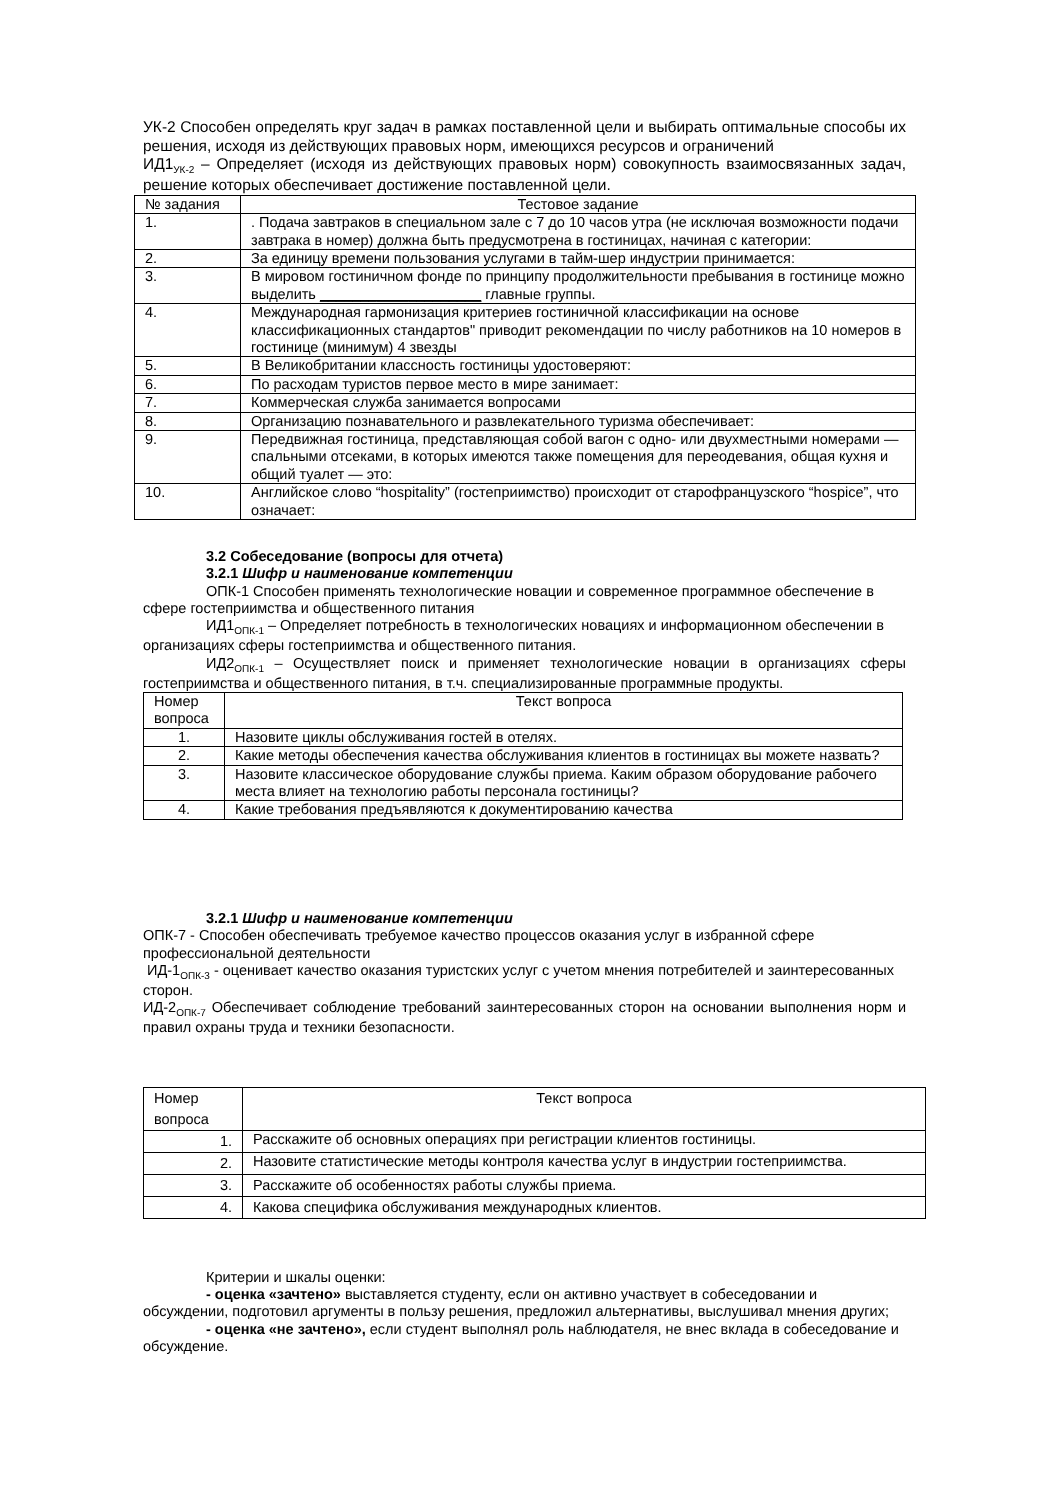УК-2 Способен определять круг задач в рамках поставленной цели и выбирать оптимальные способы их решения, исходя из действующих правовых норм, имеющихся ресурсов и ограничений
ИД1<sub>УК-2</sub> – Определяет (исходя из действующих правовых норм) совокупность взаимосвязанных задач, решение которых обеспечивает достижение поставленной цели.
| № задания | Тестовое задание |
| --- | --- |
| 1. | . Подача завтраков в специальном зале с 7 до 10 часов утра (не исключая возможности подачи завтрака в номер) должна быть предусмотрена в гостиницах, начиная с категории: |
| 2. | За единицу времени пользования услугами в тайм-шер индустрии принимается: |
| 3. | В мировом гостиничном фонде по принципу продолжительности пребывания в гостинице можно выделить ____________________ главные группы. |
| 4. | Международная гармонизация критериев гостиничной классификации на основе классификационных стандартов" приводит рекомендации по числу работников на 10 номеров в гостинице (минимум) 4 звезды |
| 5. | В Великобритании классность гостиницы удостоверяют: |
| 6. | По расходам туристов первое место в мире занимает: |
| 7. | Коммерческая служба занимается вопросами |
| 8. | Организацию познавательного и развлекательного туризма обеспечивает: |
| 9. | Передвижная гостиница, представляющая собой вагон с одно- или двухместными номерами — спальными отсеками, в которых имеются также помещения для переодевания, общая кухня и общий туалет — это: |
| 10. | Английское слово “hospitality” (гостеприимство) происходит от старофранцузского “hospice”, что означает: |
3.2 Собеседование (вопросы для отчета)
3.2.1 Шифр и наименование компетенции
ОПК-1 Способен применять технологические новации и современное программное обеспечение в сфере гостеприимства и общественного питания
ИД1<sub>ОПК-1</sub> – Определяет потребность в технологических новациях и информационном обеспечении в организациях сферы гостеприимства и общественного питания.
ИД2<sub>ОПК-1</sub> – Осуществляет поиск и применяет технологические новации в организациях сферы гостеприимства и общественного питания, в т.ч. специализированные программные продукты.
| Номер вопроса | Текст вопроса |
| --- | --- |
| 1. | Назовите циклы обслуживания гостей в отелях. |
| 2. | Какие методы обеспечения качества обслуживания клиентов в гостиницах вы можете назвать? |
| 3. | Назовите классическое оборудование службы приема. Каким образом оборудование рабочего места влияет на технологию работы персонала гостиницы? |
| 4. | Какие требования предъявляются к документированию качества |
3.2.1 Шифр и наименование компетенции
ОПК-7 - Способен обеспечивать требуемое качество процессов оказания услуг в избранной сфере профессиональной деятельности
ИД-1<sub>ОПК-3</sub> - оценивает качество оказания туристских услуг с учетом мнения потребителей и заинтересованных сторон.
ИД-2<sub>ОПК-7</sub> Обеспечивает соблюдение требований заинтересованных сторон на основании выполнения норм и правил охраны труда и техники безопасности.
| Номер вопроса | Текст вопроса |
| --- | --- |
| 1. | Расскажите об основных операциях при регистрации клиентов гостиницы. |
| 2. | Назовите статистические методы контроля качества услуг в индустрии гостеприимства. |
| 3. | Расскажите об особенностях работы службы приема. |
| 4. | Какова специфика обслуживания международных клиентов. |
Критерии и шкалы оценки:
- оценка «зачтено» выставляется студенту, если он активно участвует в собеседовании и обсуждении, подготовил аргументы в пользу решения, предложил альтернативы, выслушивал мнения других;
- оценка «не зачтено», если студент выполнял роль наблюдателя, не внес вклада в собеседование и обсуждение.